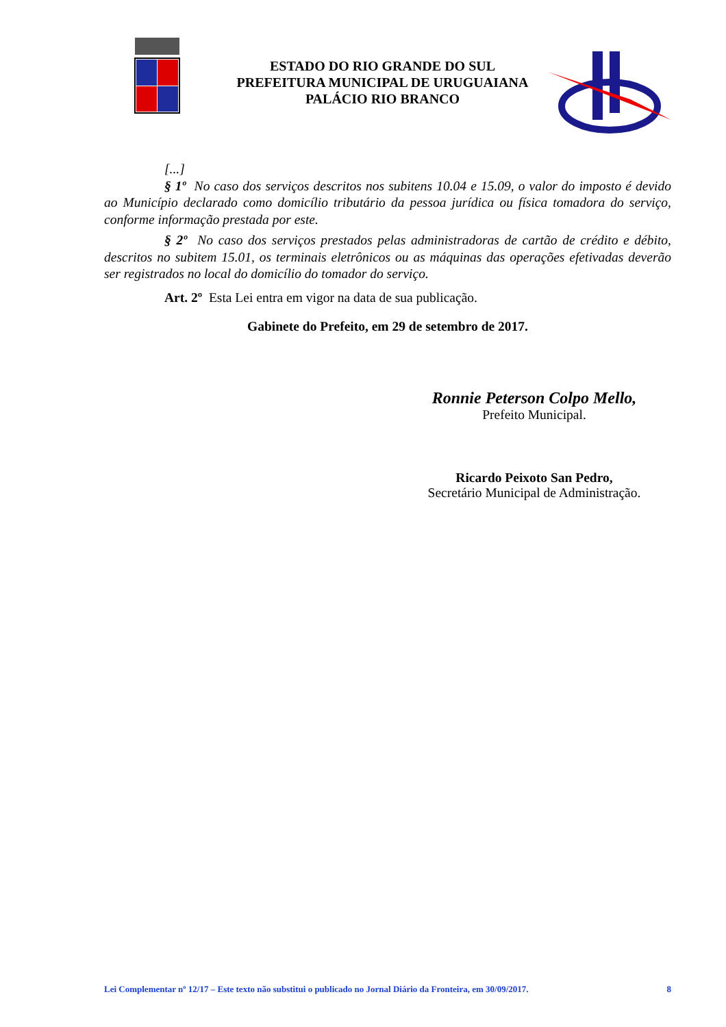ESTADO DO RIO GRANDE DO SUL
PREFEITURA MUNICIPAL DE URUGUAIANA
PALÁCIO RIO BRANCO
[...]
§ 1º No caso dos serviços descritos nos subitens 10.04 e 15.09, o valor do imposto é devido ao Município declarado como domicílio tributário da pessoa jurídica ou física tomadora do serviço, conforme informação prestada por este.
§ 2º No caso dos serviços prestados pelas administradoras de cartão de crédito e débito, descritos no subitem 15.01, os terminais eletrônicos ou as máquinas das operações efetivadas deverão ser registrados no local do domicílio do tomador do serviço.
Art. 2º Esta Lei entra em vigor na data de sua publicação.
Gabinete do Prefeito, em 29 de setembro de 2017.
Ronnie Peterson Colpo Mello,
Prefeito Municipal.
Ricardo Peixoto San Pedro,
Secretário Municipal de Administração.
Lei Complementar nº 12/17 – Este texto não substitui o publicado no Jornal Diário da Fronteira, em 30/09/2017. 8